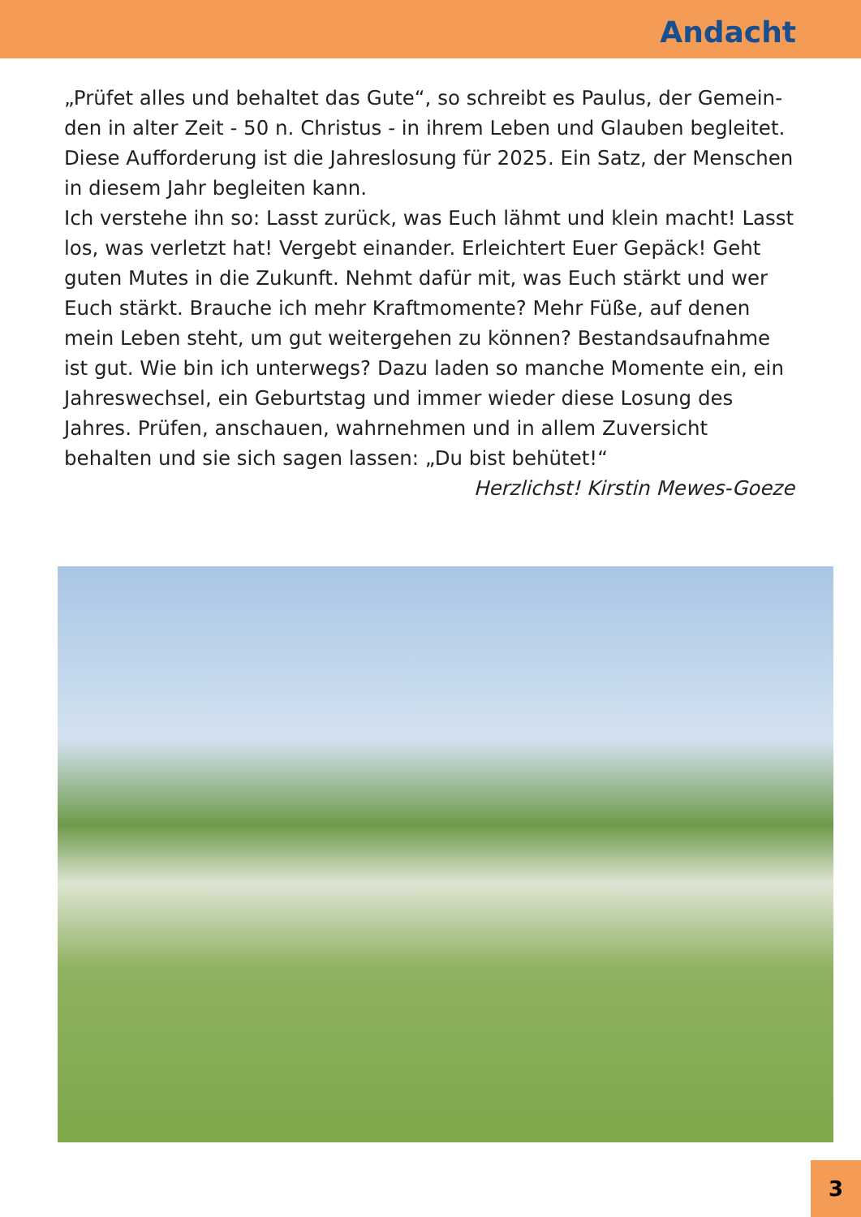Andacht
„Prüfet alles und behaltet das Gute“, so schreibt es Paulus, der Gemein­den in alter Zeit - 50 n. Christus - in ihrem Leben und Glauben begleitet. Diese Aufforderung ist die Jahreslosung für 2025. Ein Satz, der Menschen in diesem Jahr begleiten kann.
Ich verstehe ihn so: Lasst zurück, was Euch lähmt und klein macht! Lasst los, was verletzt hat! Vergebt einander. Erleichtert Euer Gepäck! Geht gu­ten Mutes in die Zukunft. Nehmt dafür mit, was Euch stärkt und wer Euch stärkt. Brauche ich mehr Kraftmomente? Mehr Füße, auf denen mein Le­ben steht, um gut weitergehen zu können? Bestandsaufnahme ist gut. Wie bin ich unterwegs? Dazu laden so manche Momente ein, ein Jahres­wechsel, ein Geburtstag und immer wieder diese Losung des Jahres. Prü­fen, anschauen, wahrnehmen und in allem Zuversicht behalten und sie sich sagen lassen: „Du bist behütet!“
Herzlichst! Kirstin Mewes-Goeze
3